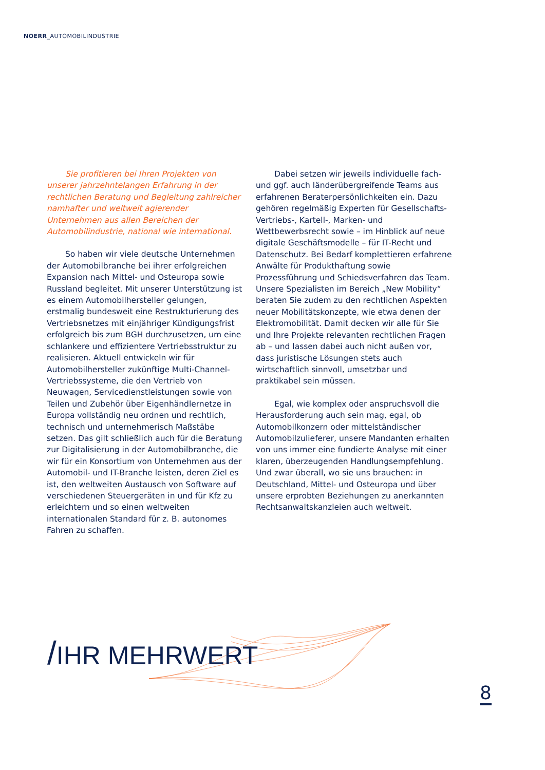NOERR_AUTOMOBILINDUSTRIE
Sie profitieren bei Ihren Projekten von unserer jahrzehntelangen Erfahrung in der rechtlichen Beratung und Begleitung zahlreicher namhafter und weltweit agierender Unternehmen aus allen Bereichen der Automobilindustrie, national wie international.
So haben wir viele deutsche Unternehmen der Automobilbranche bei ihrer erfolgreichen Expansion nach Mittel- und Osteuropa sowie Russland begleitet. Mit unserer Unterstützung ist es einem Automobilhersteller gelungen, erstmalig bundesweit eine Restrukturierung des Vertriebsnetzes mit einjähriger Kündigungsfrist erfolgreich bis zum BGH durchzusetzen, um eine schlankere und effizientere Vertriebsstruktur zu realisieren. Aktuell entwickeln wir für Automobilhersteller zukünftige Multi-Channel-Vertriebssysteme, die den Vertrieb von Neuwagen, Servicedienstleistungen sowie von Teilen und Zubehör über Eigenhändlernetze in Europa vollständig neu ordnen und rechtlich, technisch und unternehmerisch Maßstäbe setzen. Das gilt schließlich auch für die Beratung zur Digitalisierung in der Automobilbranche, die wir für ein Konsortium von Unternehmen aus der Automobil- und IT-Branche leisten, deren Ziel es ist, den weltweiten Austausch von Software auf verschiedenen Steuergeräten in und für Kfz zu erleichtern und so einen weltweiten internationalen Standard für z. B. autonomes Fahren zu schaffen.
Dabei setzen wir jeweils individuelle fach- und ggf. auch länderübergreifende Teams aus erfahrenen Beraterpersönlichkeiten ein. Dazu gehören regelmäßig Experten für Gesellschafts- Vertriebs-, Kartell-, Marken- und Wettbewerbsrecht sowie – im Hinblick auf neue digitale Geschäftsmodelle – für IT-Recht und Datenschutz. Bei Bedarf komplettieren erfahrene Anwälte für Produkthaftung sowie Prozessführung und Schiedsverfahren das Team. Unsere Spezialisten im Bereich „New Mobility“ beraten Sie zudem zu den rechtlichen Aspekten neuer Mobilitätskonzepte, wie etwa denen der Elektromobilität. Damit decken wir alle für Sie und Ihre Projekte relevanten rechtlichen Fragen ab – und lassen dabei auch nicht außen vor, dass juristische Lösungen stets auch wirtschaftlich sinnvoll, umsetzbar und praktikabel sein müssen.
Egal, wie komplex oder anspruchsvoll die Herausforderung auch sein mag, egal, ob Automobilkonzern oder mittelständischer Automobilzulieferer, unsere Mandanten erhalten von uns immer eine fundierte Analyse mit einer klaren, überzeugenden Handlungsempfehlung. Und zwar überall, wo sie uns brauchen: in Deutschland, Mittel- und Osteuropa und über unsere erprobten Beziehungen zu anerkannten Rechtsanwaltskanzleien auch weltweit.
/IHR MEHRWERT
8